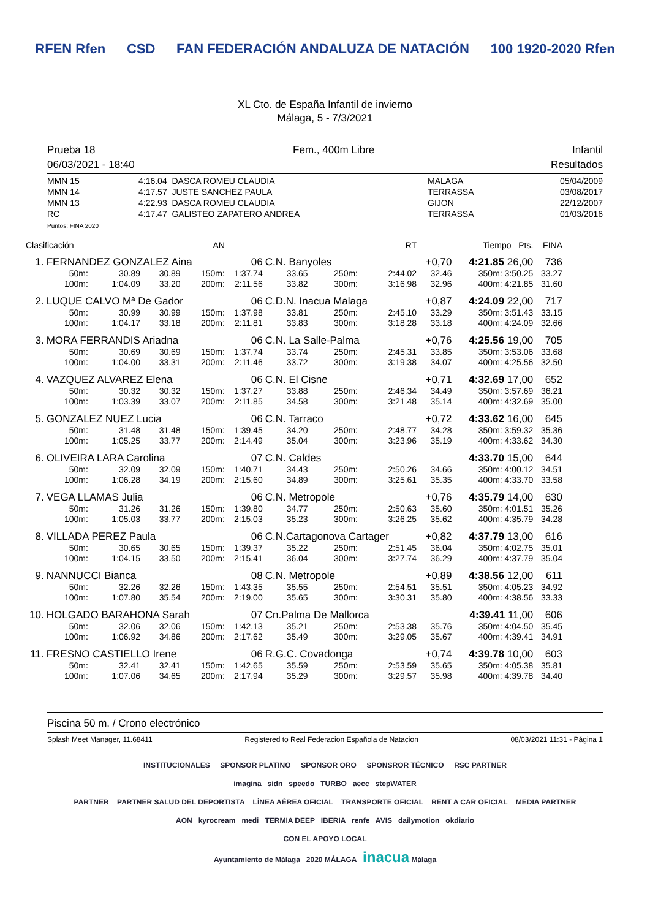RFEN Rfen CSD FAN FEDERACIÓN ANDALUZA DE NATACIÓN 100 1920-2020 Rfen
XL Cto. de España Infantil de invierno
Málaga, 5 - 7/3/2021
Prueba 18 Fem., 400m Libre Infantil
06/03/2021 - 18:40 Resultados
| MMN 15 | 4:16.04 | DASCA ROMEU CLAUDIA | MALAGA | 05/04/2009 |
| MMN 14 | 4:17.57 | JUSTE SANCHEZ PAULA | TERRASSA | 03/08/2017 |
| MMN 13 | 4:22.93 | DASCA ROMEU CLAUDIA | GIJON | 22/12/2007 |
| RC | 4:17.47 | GALISTEO ZAPATERO ANDREA | TERRASSA | 01/03/2016 |
Puntos: FINA 2020
| Clasificación | | | AN | | | | | RT | Tiempo Pts. | | FINA |
| --- | --- | --- | --- | --- | --- | --- | --- | --- | --- | --- | --- |
| 1. | FERNANDEZ GONZALEZ Aina | | | | 06 | C.N. Banyoles | | | +0,70 | 4:21.85 26,00 | 736 |
| | 50m: | 30.89 | 30.89 | 150m: | 1:37.74 | 33.65 | 250m: | 2:44.02 | 32.46 | 350m: 3:50.25 | 33.27 |
| | 100m: | 1:04.09 | 33.20 | 200m: | 2:11.56 | 33.82 | 300m: | 3:16.98 | 32.96 | 400m: 4:21.85 | 31.60 |
| 2. | LUQUE CALVO Mª De Gador | | | | 06 | C.D.N. Inacua Malaga | | | +0,87 | 4:24.09 22,00 | 717 |
| | 50m: | 30.99 | 30.99 | 150m: | 1:37.98 | 33.81 | 250m: | 2:45.10 | 33.29 | 350m: 3:51.43 | 33.15 |
| | 100m: | 1:04.17 | 33.18 | 200m: | 2:11.81 | 33.83 | 300m: | 3:18.28 | 33.18 | 400m: 4:24.09 | 32.66 |
| 3. | MORA FERRANDIS Ariadna | | | | 06 | C.N. La Salle-Palma | | | +0,76 | 4:25.56 19,00 | 705 |
| | 50m: | 30.69 | 30.69 | 150m: | 1:37.74 | 33.74 | 250m: | 2:45.31 | 33.85 | 350m: 3:53.06 | 33.68 |
| | 100m: | 1:04.00 | 33.31 | 200m: | 2:11.46 | 33.72 | 300m: | 3:19.38 | 34.07 | 400m: 4:25.56 | 32.50 |
| 4. | VAZQUEZ ALVAREZ Elena | | | | 06 | C.N. El Cisne | | | +0,71 | 4:32.69 17,00 | 652 |
| | 50m: | 30.32 | 30.32 | 150m: | 1:37.27 | 33.88 | 250m: | 2:46.34 | 34.49 | 350m: 3:57.69 | 36.21 |
| | 100m: | 1:03.39 | 33.07 | 200m: | 2:11.85 | 34.58 | 300m: | 3:21.48 | 35.14 | 400m: 4:32.69 | 35.00 |
| 5. | GONZALEZ NUEZ Lucia | | | | 06 | C.N. Tarraco | | | +0,72 | 4:33.62 16,00 | 645 |
| | 50m: | 31.48 | 31.48 | 150m: | 1:39.45 | 34.20 | 250m: | 2:48.77 | 34.28 | 350m: 3:59.32 | 35.36 |
| | 100m: | 1:05.25 | 33.77 | 200m: | 2:14.49 | 35.04 | 300m: | 3:23.96 | 35.19 | 400m: 4:33.62 | 34.30 |
| 6. | OLIVEIRA LARA Carolina | | | | 07 | C.N. Caldes | | | | 4:33.70 15,00 | 644 |
| | 50m: | 32.09 | 32.09 | 150m: | 1:40.71 | 34.43 | 250m: | 2:50.26 | 34.66 | 350m: 4:00.12 | 34.51 |
| | 100m: | 1:06.28 | 34.19 | 200m: | 2:15.60 | 34.89 | 300m: | 3:25.61 | 35.35 | 400m: 4:33.70 | 33.58 |
| 7. | VEGA LLAMAS Julia | | | | 06 | C.N. Metropole | | | +0,76 | 4:35.79 14,00 | 630 |
| | 50m: | 31.26 | 31.26 | 150m: | 1:39.80 | 34.77 | 250m: | 2:50.63 | 35.60 | 350m: 4:01.51 | 35.26 |
| | 100m: | 1:05.03 | 33.77 | 200m: | 2:15.03 | 35.23 | 300m: | 3:26.25 | 35.62 | 400m: 4:35.79 | 34.28 |
| 8. | VILLADA PEREZ Paula | | | | 06 | C.N.Cartagonova Cartager | | | +0,82 | 4:37.79 13,00 | 616 |
| | 50m: | 30.65 | 30.65 | 150m: | 1:39.37 | 35.22 | 250m: | 2:51.45 | 36.04 | 350m: 4:02.75 | 35.01 |
| | 100m: | 1:04.15 | 33.50 | 200m: | 2:15.41 | 36.04 | 300m: | 3:27.74 | 36.29 | 400m: 4:37.79 | 35.04 |
| 9. | NANNUCCI Bianca | | | | 08 | C.N. Metropole | | | +0,89 | 4:38.56 12,00 | 611 |
| | 50m: | 32.26 | 32.26 | 150m: | 1:43.35 | 35.55 | 250m: | 2:54.51 | 35.51 | 350m: 4:05.23 | 34.92 |
| | 100m: | 1:07.80 | 35.54 | 200m: | 2:19.00 | 35.65 | 300m: | 3:30.31 | 35.80 | 400m: 4:38.56 | 33.33 |
| 10. | HOLGADO BARAHONA Sarah | | | | 07 | Cn.Palma De Mallorca | | | | 4:39.41 11,00 | 606 |
| | 50m: | 32.06 | 32.06 | 150m: | 1:42.13 | 35.21 | 250m: | 2:53.38 | 35.76 | 350m: 4:04.50 | 35.45 |
| | 100m: | 1:06.92 | 34.86 | 200m: | 2:17.62 | 35.49 | 300m: | 3:29.05 | 35.67 | 400m: 4:39.41 | 34.91 |
| 11. | FRESNO CASTIELLO Irene | | | | 06 | R.G.C. Covadonga | | | +0,74 | 4:39.78 10,00 | 603 |
| | 50m: | 32.41 | 32.41 | 150m: | 1:42.65 | 35.59 | 250m: | 2:53.59 | 35.65 | 350m: 4:05.38 | 35.81 |
| | 100m: | 1:07.06 | 34.65 | 200m: | 2:17.94 | 35.29 | 300m: | 3:29.57 | 35.98 | 400m: 4:39.78 | 34.40 |
Piscina 50 m. / Crono electrónico
Splash Meet Manager, 11.68411 Registered to Real Federacion Española de Natacion 08/03/2021 11:31 - Página 1
INSTITUCIONALES SPONSOR PLATINO SPONSOR ORO SPONSROR TÉCNICO RSC PARTNER
imagina sidn speedo TURBO aecc stepWATER
PARTNER PARTNER SALUD DEL DEPORTISTA LÍNEA AÉREA OFICIAL TRANSPORTE OFICIAL RENT A CAR OFICIAL MEDIA PARTNER
AON kyrocream medi TERMIA DEEP IBERIA renfe AVIS dailymotion okdiario
CON EL APOYO LOCAL
Ayuntamiento de Málaga 2020 MÁLAGA inacua Málaga